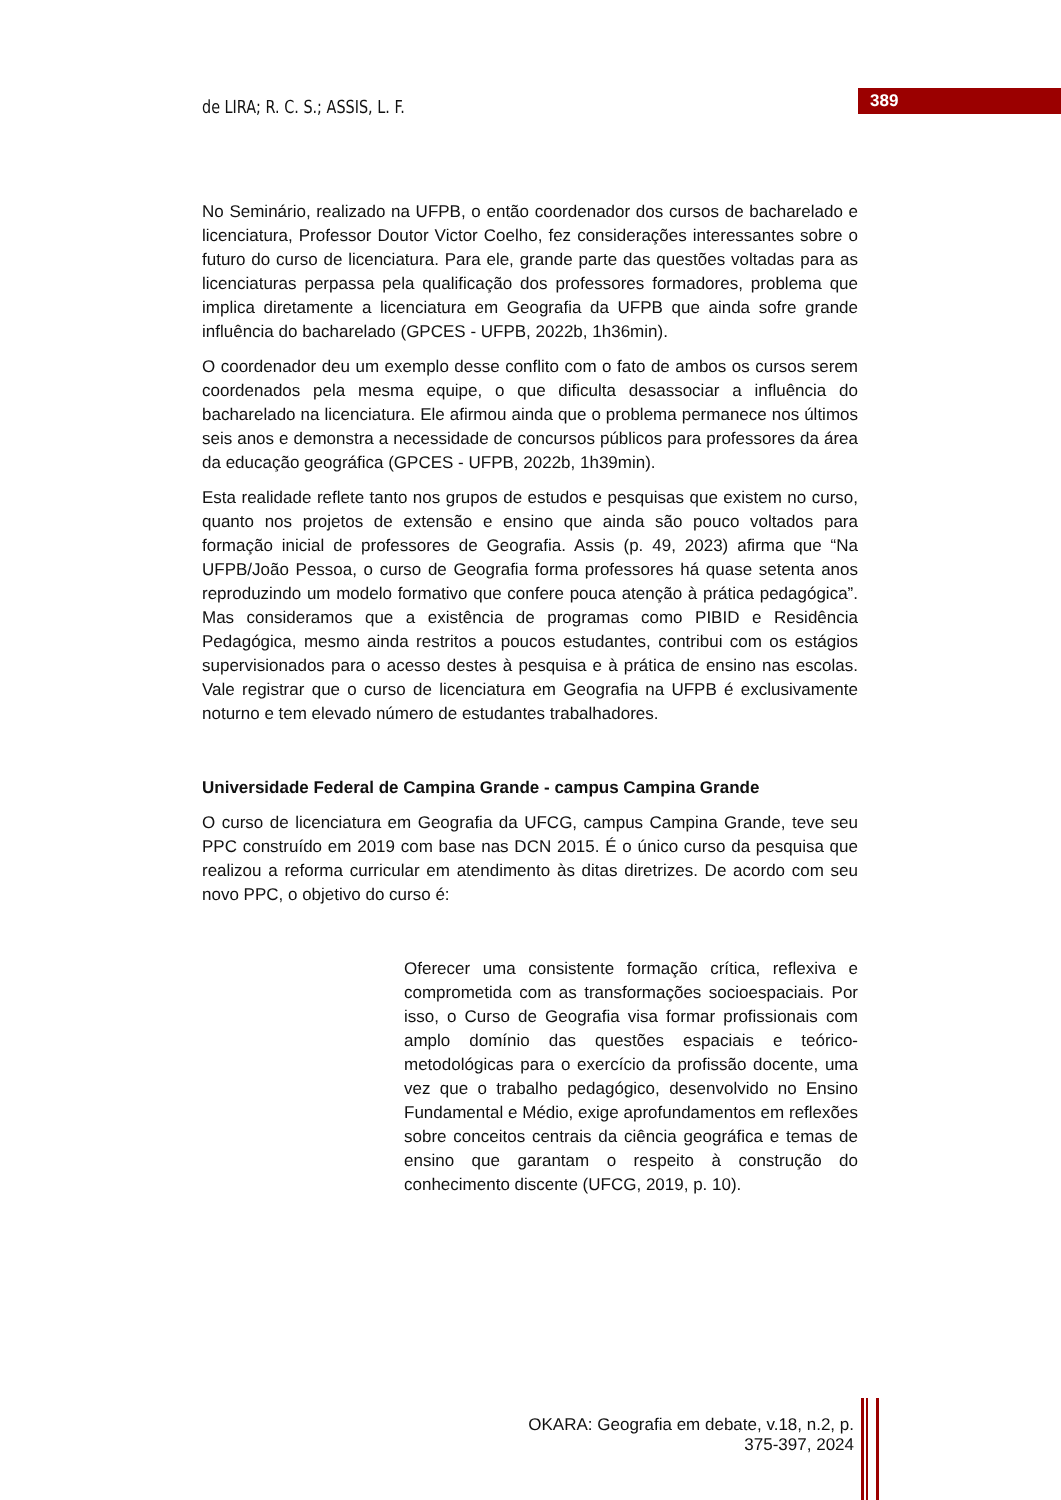de LIRA; R. C. S.; ASSIS, L. F.
389
No Seminário, realizado na UFPB, o então coordenador dos cursos de bacharelado e licenciatura, Professor Doutor Victor Coelho, fez considerações interessantes sobre o futuro do curso de licenciatura. Para ele, grande parte das questões voltadas para as licenciaturas perpassa pela qualificação dos professores formadores, problema que implica diretamente a licenciatura em Geografia da UFPB que ainda sofre grande influência do bacharelado (GPCES - UFPB, 2022b, 1h36min).
O coordenador deu um exemplo desse conflito com o fato de ambos os cursos serem coordenados pela mesma equipe, o que dificulta desassociar a influência do bacharelado na licenciatura. Ele afirmou ainda que o problema permanece nos últimos seis anos e demonstra a necessidade de concursos públicos para professores da área da educação geográfica (GPCES - UFPB, 2022b, 1h39min).
Esta realidade reflete tanto nos grupos de estudos e pesquisas que existem no curso, quanto nos projetos de extensão e ensino que ainda são pouco voltados para formação inicial de professores de Geografia. Assis (p. 49, 2023) afirma que “Na UFPB/João Pessoa, o curso de Geografia forma professores há quase setenta anos reproduzindo um modelo formativo que confere pouca atenção à prática pedagógica”. Mas consideramos que a existência de programas como PIBID e Residência Pedagógica, mesmo ainda restritos a poucos estudantes, contribui com os estágios supervisionados para o acesso destes à pesquisa e à prática de ensino nas escolas. Vale registrar que o curso de licenciatura em Geografia na UFPB é exclusivamente noturno e tem elevado número de estudantes trabalhadores.
Universidade Federal de Campina Grande - campus Campina Grande
O curso de licenciatura em Geografia da UFCG, campus Campina Grande, teve seu PPC construído em 2019 com base nas DCN 2015. É o único curso da pesquisa que realizou a reforma curricular em atendimento às ditas diretrizes. De acordo com seu novo PPC, o objetivo do curso é:
Oferecer uma consistente formação crítica, reflexiva e comprometida com as transformações socioespaciais. Por isso, o Curso de Geografia visa formar profissionais com amplo domínio das questões espaciais e teórico-metodológicas para o exercício da profissão docente, uma vez que o trabalho pedagógico, desenvolvido no Ensino Fundamental e Médio, exige aprofundamentos em reflexões sobre conceitos centrais da ciência geográfica e temas de ensino que garantam o respeito à construção do conhecimento discente (UFCG, 2019, p. 10).
OKARA: Geografia em debate, v.18, n.2, p. 375-397, 2024